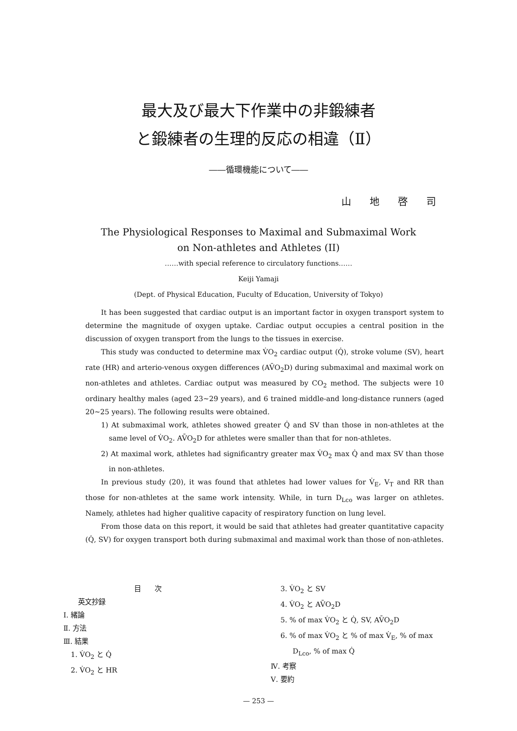最大及び最大下作業中の非鍛練者
と鍛練者の生理的反応の相違（Ⅱ）
――循環機能について――
山地啓司
The Physiological Responses to Maximal and Submaximal Work
on Non-athletes and Athletes (II)
……with special reference to circulatory functions……
Keiji Yamaji
(Dept. of Physical Education, Fuculty of Education, University of Tokyo)
It has been suggested that cardiac output is an important factor in oxygen transport system to determine the magnitude of oxygen uptake. Cardiac output occupies a central position in the discussion of oxygen transport from the lungs to the tissues in exercise.
This study was conducted to determine max V̇O<sub>2</sub> cardiac output (Q̇), stroke volume (SV), heart rate (HR) and arterio-venous oxygen differences (AV̄O<sub>2</sub>D) during submaximal and maximal work on non-athletes and athletes. Cardiac output was measured by CO<sub>2</sub> method. The subjects were 10 ordinary healthy males (aged 23∼29 years), and 6 trained middle-and long-distance runners (aged 20∼25 years). The following results were obtained.
1) At submaximal work, athletes showed greater Q̇ and SV than those in non-athletes at the same level of V̇O<sub>2</sub>. AV̄O<sub>2</sub>D for athletes were smaller than that for non-athletes.
2) At maximal work, athletes had significantry greater max V̇O<sub>2</sub> max Q̇ and max SV than those in non-athletes.
In previous study (20), it was found that athletes had lower values for V̇<sub>E</sub>, V<sub>T</sub> and RR than those for non-athletes at the same work intensity. While, in turn D<sub>Lco</sub> was larger on athletes. Namely, athletes had higher qualitive capacity of respiratory function on lung level.
From those data on this report, it would be said that athletes had greater quantitative capacity (Q̇, SV) for oxygen transport both during submaximal and maximal work than those of non-athletes.
目　　次
英文抄録
Ⅰ. 緒論
Ⅱ. 方法
Ⅲ. 結果
1. V̇O<sub>2</sub> と Q̇
2. V̇O<sub>2</sub> と HR
3. V̇O<sub>2</sub> と SV
4. V̇O<sub>2</sub> と AV̄O<sub>2</sub>D
5. % of max V̇O<sub>2</sub> と Q̇, SV, AV̄O<sub>2</sub>D
6. % of max V̇O<sub>2</sub> と % of max V̇<sub>E</sub>, % of max
D<sub>Lco</sub>, % of max Q̇
Ⅳ. 考察
Ⅴ. 要約
— 253 —